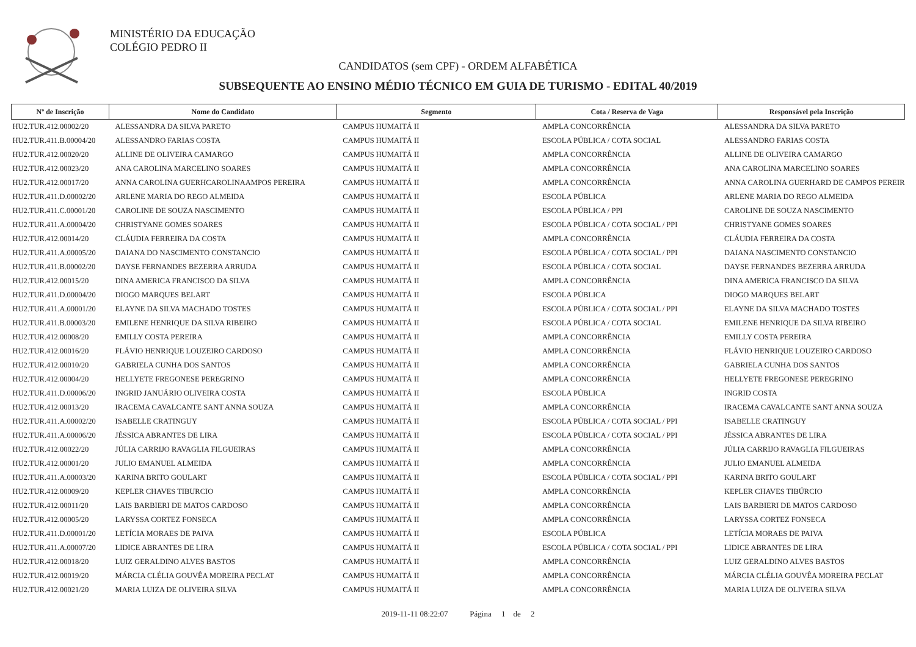MINISTÉRIO DA EDUCAÇÃO
COLÉGIO PEDRO II
CANDIDATOS (sem CPF) - ORDEM ALFABÉTICA
SUBSEQUENTE AO ENSINO MÉDIO TÉCNICO EM GUIA DE TURISMO - EDITAL 40/2019
| Nº de Inscrição | Nome do Candidato | Segmento | Cota / Reserva de Vaga | Responsável pela Inscrição |
| --- | --- | --- | --- | --- |
| HU2.TUR.412.00002/20 | ALESSANDRA DA SILVA PARETO | CAMPUS HUMAITÁ II | AMPLA CONCORRÊNCIA | ALESSANDRA DA SILVA PARETO |
| HU2.TUR.411.B.00004/20 | ALESSANDRO FARIAS COSTA | CAMPUS HUMAITÁ II | ESCOLA PÚBLICA / COTA SOCIAL | ALESSANDRO FARIAS COSTA |
| HU2.TUR.412.00020/20 | ALLINE DE OLIVEIRA CAMARGO | CAMPUS HUMAITÁ II | AMPLA CONCORRÊNCIA | ALLINE DE OLIVEIRA CAMARGO |
| HU2.TUR.412.00023/20 | ANA CAROLINA MARCELINO SOARES | CAMPUS HUMAITÁ II | AMPLA CONCORRÊNCIA | ANA CAROLINA MARCELINO SOARES |
| HU2.TUR.412.00017/20 | ANNA CAROLINA GUERHCAROLINAAMPOS PEREIRA | CAMPUS HUMAITÁ II | AMPLA CONCORRÊNCIA | ANNA CAROLINA GUERHARD DE CAMPOS PEREIR |
| HU2.TUR.411.D.00002/20 | ARLENE MARIA DO REGO ALMEIDA | CAMPUS HUMAITÁ II | ESCOLA PÚBLICA | ARLENE MARIA DO REGO ALMEIDA |
| HU2.TUR.411.C.00001/20 | CAROLINE DE SOUZA NASCIMENTO | CAMPUS HUMAITÁ II | ESCOLA PÚBLICA / PPI | CAROLINE DE SOUZA NASCIMENTO |
| HU2.TUR.411.A.00004/20 | CHRISTYANE GOMES SOARES | CAMPUS HUMAITÁ II | ESCOLA PÚBLICA / COTA SOCIAL / PPI | CHRISTYANE GOMES SOARES |
| HU2.TUR.412.00014/20 | CLÁUDIA FERREIRA DA COSTA | CAMPUS HUMAITÁ II | AMPLA CONCORRÊNCIA | CLÁUDIA FERREIRA DA COSTA |
| HU2.TUR.411.A.00005/20 | DAIANA DO NASCIMENTO CONSTANCIO | CAMPUS HUMAITÁ II | ESCOLA PÚBLICA / COTA SOCIAL / PPI | DAIANA NASCIMENTO CONSTANCIO |
| HU2.TUR.411.B.00002/20 | DAYSE FERNANDES BEZERRA ARRUDA | CAMPUS HUMAITÁ II | ESCOLA PÚBLICA / COTA SOCIAL | DAYSE FERNANDES BEZERRA ARRUDA |
| HU2.TUR.412.00015/20 | DINA AMERICA FRANCISCO DA SILVA | CAMPUS HUMAITÁ II | AMPLA CONCORRÊNCIA | DINA AMERICA FRANCISCO DA SILVA |
| HU2.TUR.411.D.00004/20 | DIOGO MARQUES BELART | CAMPUS HUMAITÁ II | ESCOLA PÚBLICA | DIOGO MARQUES BELART |
| HU2.TUR.411.A.00001/20 | ELAYNE DA SILVA MACHADO TOSTES | CAMPUS HUMAITÁ II | ESCOLA PÚBLICA / COTA SOCIAL / PPI | ELAYNE DA SILVA MACHADO TOSTES |
| HU2.TUR.411.B.00003/20 | EMILENE HENRIQUE DA SILVA RIBEIRO | CAMPUS HUMAITÁ II | ESCOLA PÚBLICA / COTA SOCIAL | EMILENE HENRIQUE DA SILVA RIBEIRO |
| HU2.TUR.412.00008/20 | EMILLY COSTA PEREIRA | CAMPUS HUMAITÁ II | AMPLA CONCORRÊNCIA | EMILLY COSTA PEREIRA |
| HU2.TUR.412.00016/20 | FLÁVIO HENRIQUE LOUZEIRO CARDOSO | CAMPUS HUMAITÁ II | AMPLA CONCORRÊNCIA | FLÁVIO HENRIQUE LOUZEIRO CARDOSO |
| HU2.TUR.412.00010/20 | GABRIELA CUNHA DOS SANTOS | CAMPUS HUMAITÁ II | AMPLA CONCORRÊNCIA | GABRIELA CUNHA DOS SANTOS |
| HU2.TUR.412.00004/20 | HELLYETE FREGONESE PEREGRINO | CAMPUS HUMAITÁ II | AMPLA CONCORRÊNCIA | HELLYETE FREGONESE PEREGRINO |
| HU2.TUR.411.D.00006/20 | INGRID JANUÁRIO OLIVEIRA COSTA | CAMPUS HUMAITÁ II | ESCOLA PÚBLICA | INGRID COSTA |
| HU2.TUR.412.00013/20 | IRACEMA CAVALCANTE SANT ANNA SOUZA | CAMPUS HUMAITÁ II | AMPLA CONCORRÊNCIA | IRACEMA CAVALCANTE SANT ANNA SOUZA |
| HU2.TUR.411.A.00002/20 | ISABELLE CRATINGUY | CAMPUS HUMAITÁ II | ESCOLA PÚBLICA / COTA SOCIAL / PPI | ISABELLE CRATINGUY |
| HU2.TUR.411.A.00006/20 | JÉSSICA ABRANTES DE LIRA | CAMPUS HUMAITÁ II | ESCOLA PÚBLICA / COTA SOCIAL / PPI | JÉSSICA ABRANTES DE LIRA |
| HU2.TUR.412.00022/20 | JÚLIA CARRIJO RAVAGLIA FILGUEIRAS | CAMPUS HUMAITÁ II | AMPLA CONCORRÊNCIA | JÚLIA CARRIJO RAVAGLIA FILGUEIRAS |
| HU2.TUR.412.00001/20 | JULIO EMANUEL ALMEIDA | CAMPUS HUMAITÁ II | AMPLA CONCORRÊNCIA | JULIO EMANUEL ALMEIDA |
| HU2.TUR.411.A.00003/20 | KARINA BRITO GOULART | CAMPUS HUMAITÁ II | ESCOLA PÚBLICA / COTA SOCIAL / PPI | KARINA BRITO GOULART |
| HU2.TUR.412.00009/20 | KEPLER CHAVES TIBURCIO | CAMPUS HUMAITÁ II | AMPLA CONCORRÊNCIA | KEPLER CHAVES TIBÚRCIO |
| HU2.TUR.412.00011/20 | LAIS BARBIERI DE MATOS CARDOSO | CAMPUS HUMAITÁ II | AMPLA CONCORRÊNCIA | LAIS BARBIERI DE MATOS CARDOSO |
| HU2.TUR.412.00005/20 | LARYSSA CORTEZ FONSECA | CAMPUS HUMAITÁ II | AMPLA CONCORRÊNCIA | LARYSSA CORTEZ FONSECA |
| HU2.TUR.411.D.00001/20 | LETÍCIA MORAES DE PAIVA | CAMPUS HUMAITÁ II | ESCOLA PÚBLICA | LETÍCIA MORAES DE PAIVA |
| HU2.TUR.411.A.00007/20 | LIDICE ABRANTES DE LIRA | CAMPUS HUMAITÁ II | ESCOLA PÚBLICA / COTA SOCIAL / PPI | LIDICE ABRANTES DE LIRA |
| HU2.TUR.412.00018/20 | LUIZ GERALDINO ALVES BASTOS | CAMPUS HUMAITÁ II | AMPLA CONCORRÊNCIA | LUIZ GERALDINO ALVES BASTOS |
| HU2.TUR.412.00019/20 | MÁRCIA CLÉLIA GOUVÊA MOREIRA PECLAT | CAMPUS HUMAITÁ II | AMPLA CONCORRÊNCIA | MÁRCIA CLÉLIA GOUVÊA MOREIRA PECLAT |
| HU2.TUR.412.00021/20 | MARIA LUIZA DE OLIVEIRA SILVA | CAMPUS HUMAITÁ II | AMPLA CONCORRÊNCIA | MARIA LUIZA DE OLIVEIRA SILVA |
2019-11-11 08:22:07 Página 1 de 2